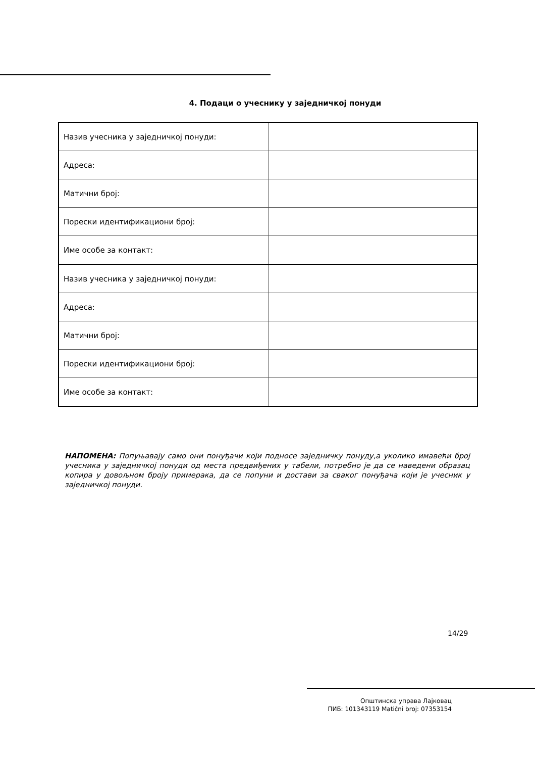4. Подаци о учеснику у заједничкој понуди
| Назив учесника у заједничкој понуди: | |
| Адреса: | |
| Матични број: | |
| Порески идентификациони број: | |
| Име особе за контакт: | |
| Назив учесника у заједничкој понуди: | |
| Адреса: | |
| Матични број: | |
| Порески идентификациони број: | |
| Име особе за контакт: | |
НАПОМЕНА: Попуњавају само они понуђачи који подносе заједничку понуду,а уколико имавећи број учесника у заједничкој понуди од места предвиђених у табели, потребно је да се наведени образац копира у довољном броју примерака, да се попуни и достави за сваког понуђача који је учесник у заједничкој понуди.
14/29
Општинска управа Лајковац
ПИБ: 101343119 Matični broj: 07353154